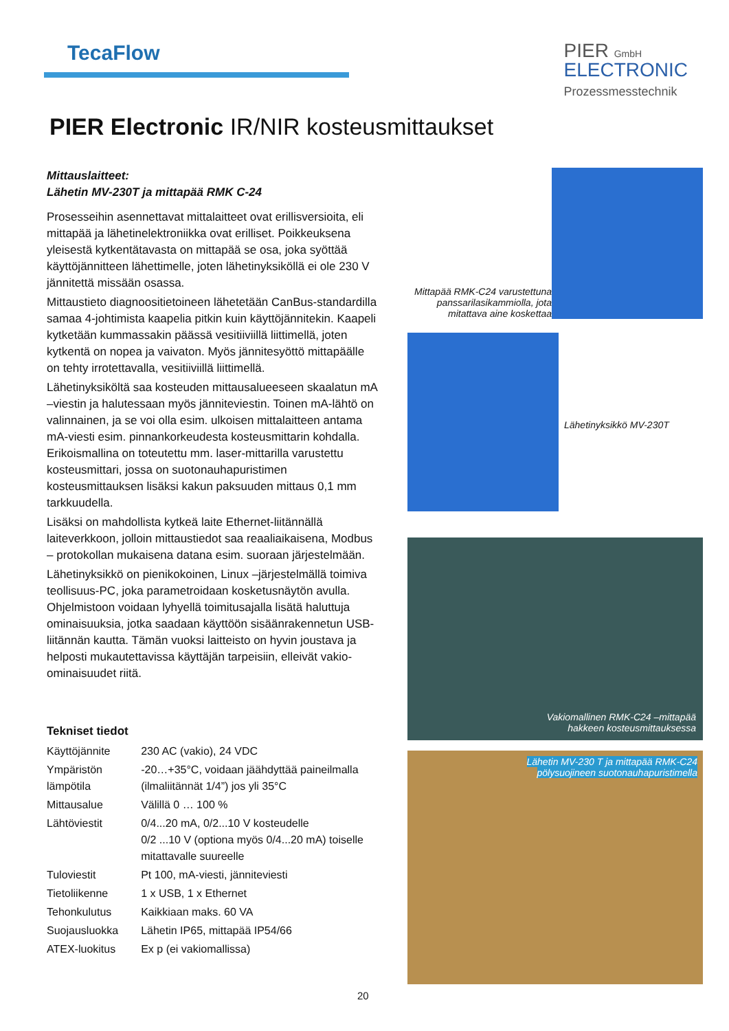TecaFlow
PIER GmbH
ELECTRONIC
Prozessmesstechnik
PIER Electronic IR/NIR kosteusmittaukset
Mittauslaitteet:
Lähetin MV-230T ja mittapää RMK C-24
Prosesseihin asennettavat mittalaitteet ovat erillisversioita, eli mittapää ja lähetinelektroniikka ovat erilliset. Poikkeuksena yleisestä kytkentätavasta on mittapää se osa, joka syöttää käyttöjännitteen lähettimelle, joten lähetinyksiköllä ei ole 230 V jännitettä missään osassa.
Mittaustieto diagnoositietoineen lähetetään CanBus-standardilla samaa 4-johtimista kaapelia pitkin kuin käyttöjännitekin. Kaapeli kytketään kummassakin päässä vesitiiviillä liittimellä, joten kytkentä on nopea ja vaivaton. Myös jännitesyöttö mittapäälle on tehty irrotettavalla, vesitiiviillä liittimellä.
Lähetinyksiköltä saa kosteuden mittausalueeseen skaalatun mA –viestin ja halutessaan myös jänniteviestin. Toinen mA-lähtö on valinnainen, ja se voi olla esim. ulkoisen mittalaitteen antama mA-viesti esim. pinnankorkeudesta kosteusmittarin kohdalla. Erikoismallina on toteutettu mm. laser-mittarilla varustettu kosteusmittari, jossa on suotonauhapuristimen kosteusmittauksen lisäksi kakun paksuuden mittaus 0,1 mm tarkkuudella.
Lisäksi on mahdollista kytkeä laite Ethernet-liitännällä laiteverkkoon, jolloin mittaustiedot saa reaaliaikaisena, Modbus – protokollan mukaisena datana esim. suoraan järjestelmään.
Lähetinyksikkö on pienikokoinen, Linux –järjestelmällä toimiva teollisuus-PC, joka parametroidaan kosketusnäytön avulla. Ohjelmistoon voidaan lyhyellä toimitusajalla lisätä haluttuja ominaisuuksia, jotka saadaan käyttöön sisäänrakennetun USB-liitännän kautta. Tämän vuoksi laitteisto on hyvin joustava ja helposti mukautettavissa käyttäjän tarpeisiin, elleivät vakio-ominaisuudet riitä.
Tekniset tiedot
| Käyttöjännite | 230 AC (vakio), 24 VDC |
| Ympäristön lämpötila | -20…+35°C, voidaan jäähdyttää paineilmalla (ilmaliitännät 1/4”) jos yli 35°C |
| Mittausalue | Välillä 0 … 100 % |
| Lähtöviestit | 0/4...20 mA, 0/2...10 V kosteudelle 0/2 ...10 V (optiona myös 0/4...20 mA) toiselle mitattavalle suureelle |
| Tuloviestit | Pt 100, mA-viesti, jänniteviesti |
| Tietoliikenne | 1 x USB, 1 x Ethernet |
| Tehonkulutus | Kaikkiaan maks. 60 VA |
| Suojausluokka | Lähetin IP65, mittapää IP54/66 |
| ATEX-luokitus | Ex p (ei vakiomallissa) |
Mittapää RMK-C24 varustettuna panssarilasikammiolla, jota mitattava aine koskettaa
Lähetinyksikkö MV-230T
Vakiomallinen RMK-C24 –mittapää
hakkeen kosteusmittauksessa
Lähetin MV-230 T ja mittapää RMK-C24
pölysuojineen suotonauhapuristimella
20